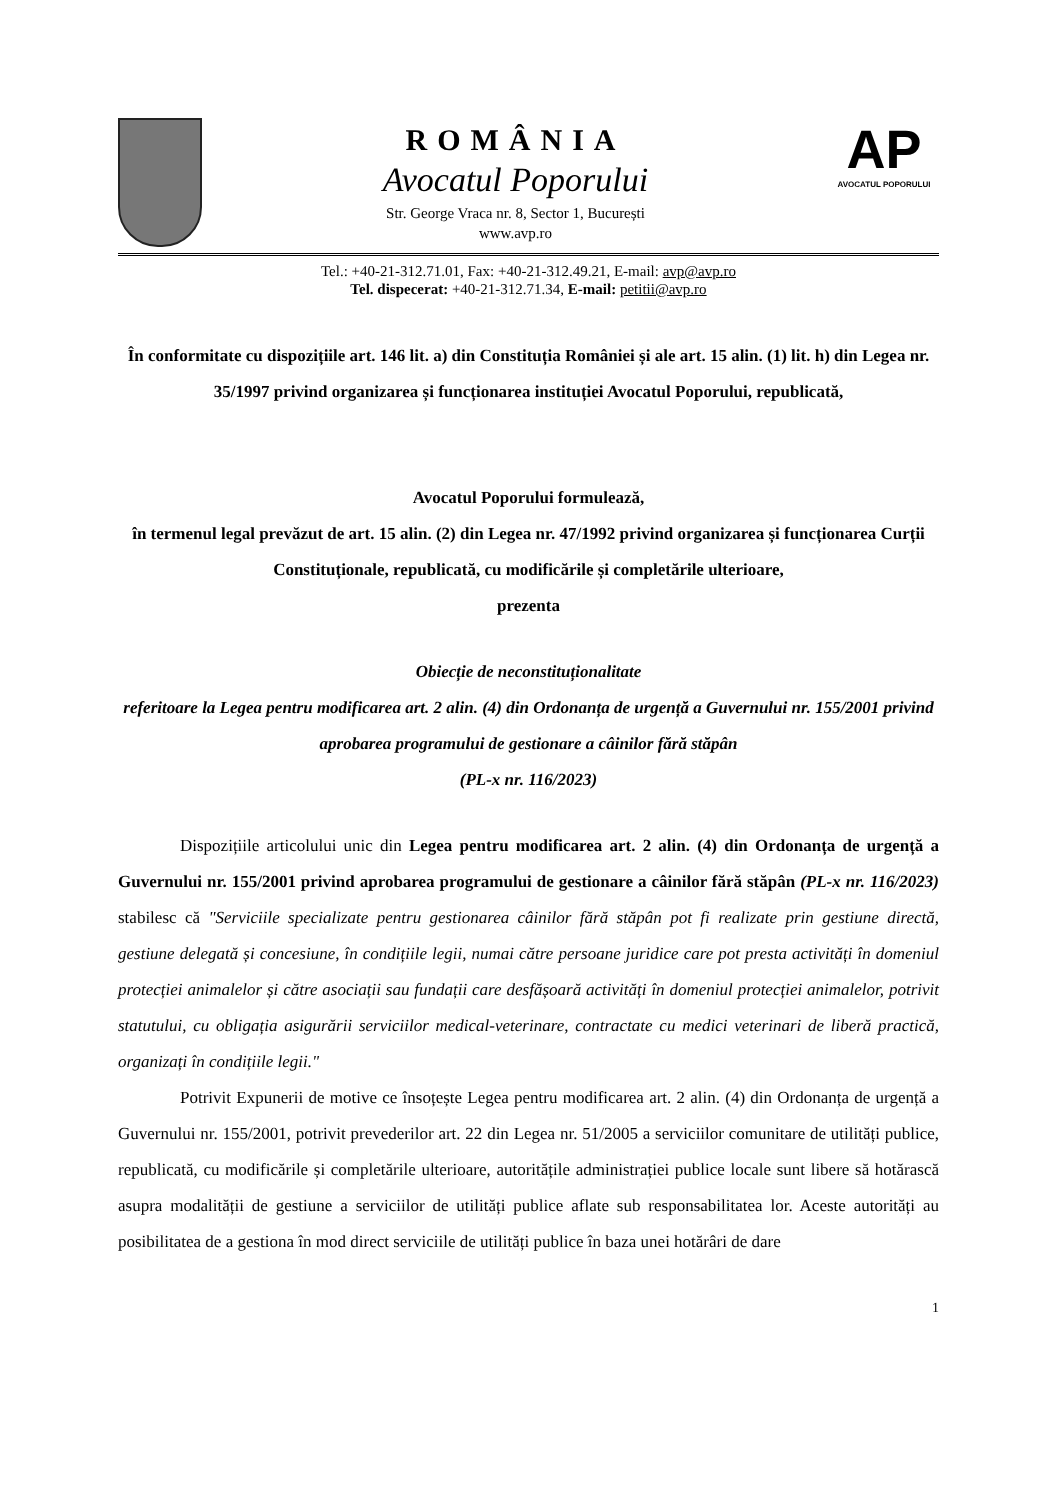ROMÂNIA
Avocatul Poporului
Str. George Vraca nr. 8, Sector 1, București
www.avp.ro
AP
AVOCATUL POPORULUI
Tel.: +40-21-312.71.01, Fax: +40-21-312.49.21, E-mail: avp@avp.ro
Tel. dispecerat: +40-21-312.71.34, E-mail: petitii@avp.ro
În conformitate cu dispozițiile art. 146 lit. a) din Constituția României și ale art. 15 alin. (1) lit. h) din Legea nr. 35/1997 privind organizarea și funcționarea instituției Avocatul Poporului, republicată,
Avocatul Poporului formulează,
în termenul legal prevăzut de art. 15 alin. (2) din Legea nr. 47/1992 privind organizarea și funcționarea Curții Constituționale, republicată, cu modificările și completările ulterioare,
prezenta
Obiecție de neconstituționalitate
referitoare la Legea pentru modificarea art. 2 alin. (4) din Ordonanța de urgență a Guvernului nr. 155/2001 privind aprobarea programului de gestionare a câinilor fără stăpân
(PL-x nr. 116/2023)
Dispozițiile articolului unic din Legea pentru modificarea art. 2 alin. (4) din Ordonanța de urgență a Guvernului nr. 155/2001 privind aprobarea programului de gestionare a câinilor fără stăpân (PL-x nr. 116/2023) stabilesc că "Serviciile specializate pentru gestionarea câinilor fără stăpân pot fi realizate prin gestiune directă, gestiune delegată și concesiune, în condițiile legii, numai către persoane juridice care pot presta activități în domeniul protecției animalelor și către asociații sau fundații care desfășoară activități în domeniul protecției animalelor, potrivit statutului, cu obligația asigurării serviciilor medical-veterinare, contractate cu medici veterinari de liberă practică, organizați în condițiile legii."
Potrivit Expunerii de motive ce însoțește Legea pentru modificarea art. 2 alin. (4) din Ordonanța de urgență a Guvernului nr. 155/2001, potrivit prevederilor art. 22 din Legea nr. 51/2005 a serviciilor comunitare de utilități publice, republicată, cu modificările și completările ulterioare, autoritățile administrației publice locale sunt libere să hotărască asupra modalității de gestiune a serviciilor de utilități publice aflate sub responsabilitatea lor. Aceste autorități au posibilitatea de a gestiona în mod direct serviciile de utilități publice în baza unei hotărâri de dare
1